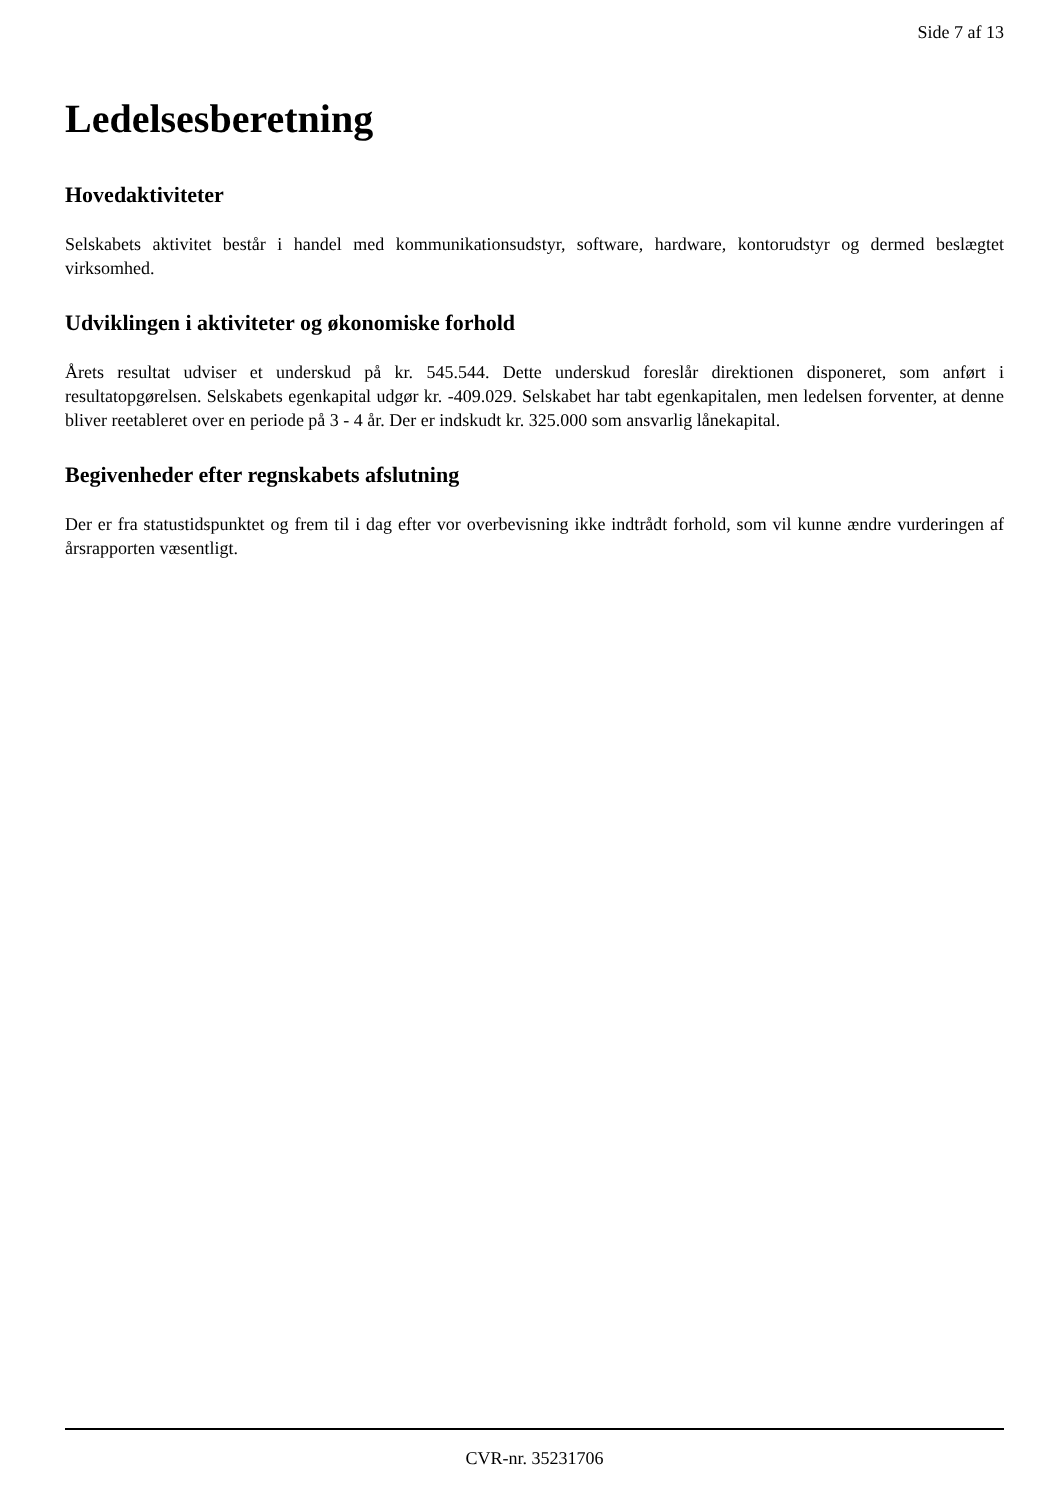Side 7 af 13
Ledelsesberetning
Hovedaktiviteter
Selskabets aktivitet består i handel med kommunikationsudstyr, software, hardware, kontorudstyr og dermed beslægtet virksomhed.
Udviklingen i aktiviteter og økonomiske forhold
Årets resultat udviser et underskud på kr. 545.544. Dette underskud foreslår direktionen disponeret, som anført i resultatopgørelsen. Selskabets egenkapital udgør kr. -409.029. Selskabet har tabt egenkapitalen, men ledelsen forventer, at denne bliver reetableret over en periode på 3 - 4 år. Der er indskudt kr. 325.000 som ansvarlig lånekapital.
Begivenheder efter regnskabets afslutning
Der er fra statustidspunktet og frem til i dag efter vor overbevisning ikke indtrådt forhold, som vil kunne ændre vurderingen af årsrapporten væsentligt.
CVR-nr. 35231706